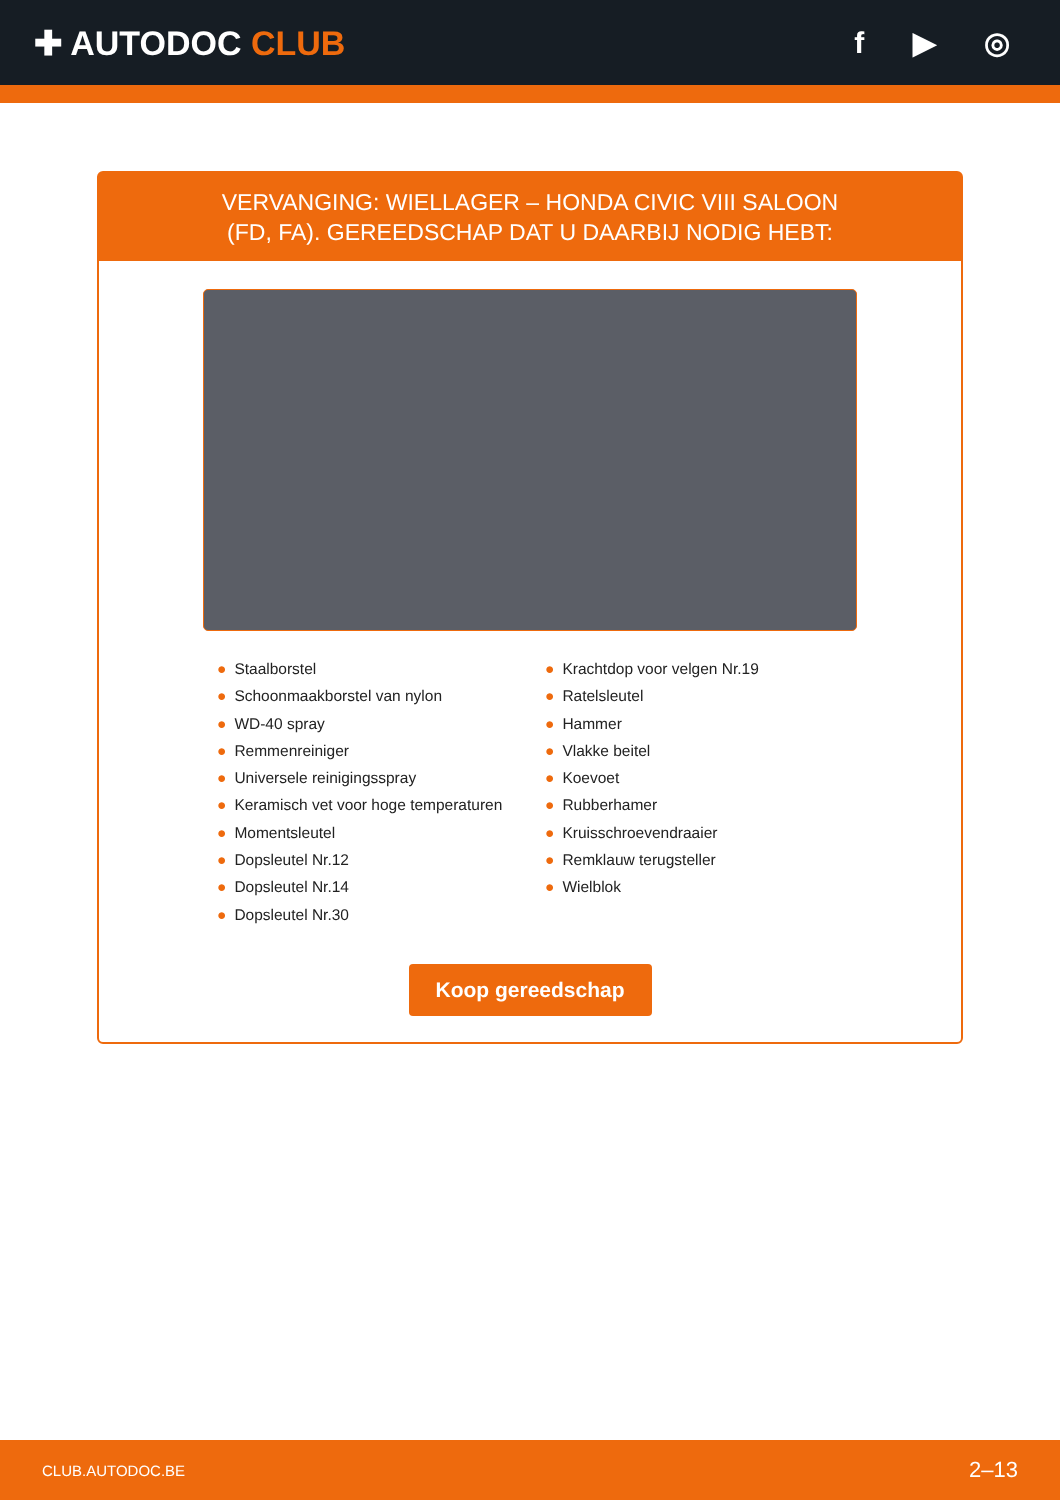✚ AUTODOC CLUB f ▶ ◎
VERVANGING: WIELLAGER – HONDA CIVIC VIII SALOON
(FD, FA). GEREEDSCHAP DAT U DAARBIJ NODIG HEBT:
● Staalborstel
● Schoonmaakborstel van nylon
● WD-40 spray
● Remmenreiniger
● Universele reinigingsspray
● Keramisch vet voor hoge temperaturen
● Momentsleutel
● Dopsleutel Nr.12
● Dopsleutel Nr.14
● Dopsleutel Nr.30
● Krachtdop voor velgen Nr.19
● Ratelsleutel
● Hammer
● Vlakke beitel
● Koevoet
● Rubberhamer
● Kruisschroevendraaier
● Remklauw terugsteller
● Wielblok
Koop gereedschap
CLUB.AUTODOC.BE 2–13